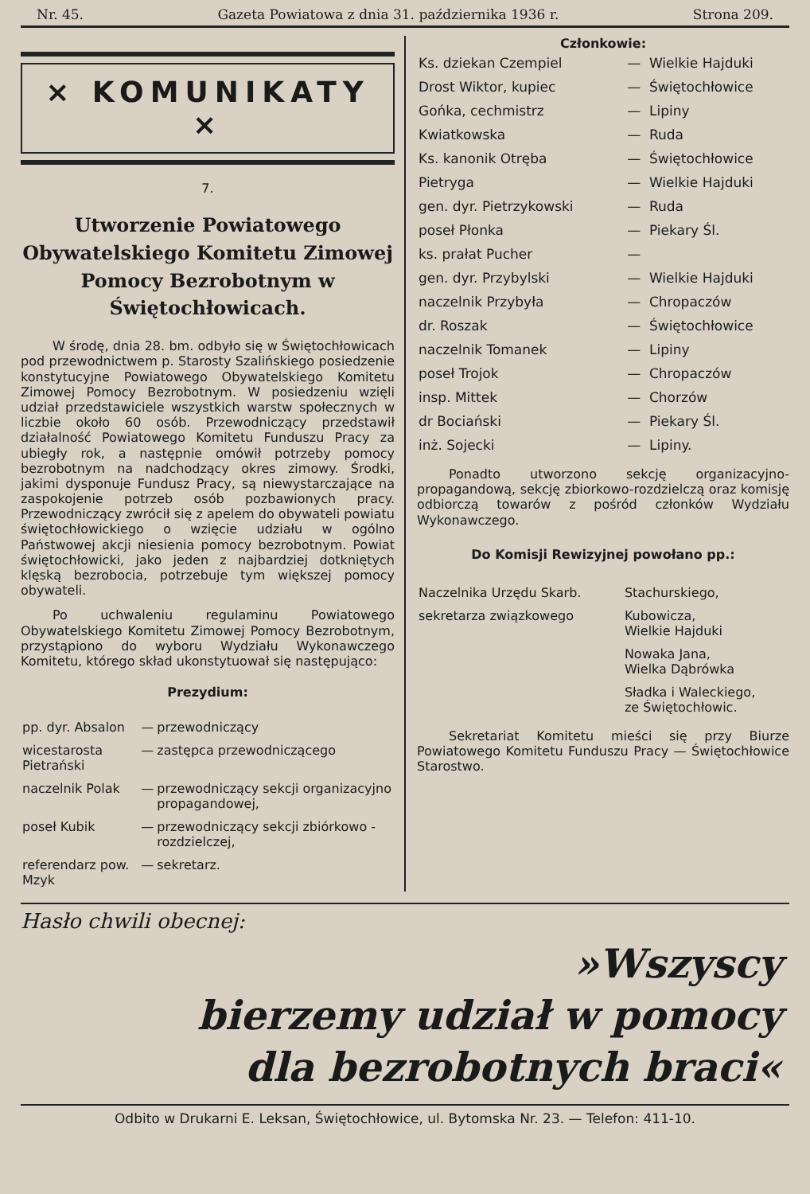Nr. 45. Gazeta Powiatowa z dnia 31. października 1936 r. Strona 209.
× KOMUNIKATY ×
7.
Utworzenie Powiatowego Obywatelskiego Komitetu Zimowej Pomocy Bezrobotnym w Świętochłowicach.
W środę, dnia 28. bm. odbyło się w Świętochłowicach pod przewodnictwem p. Starosty Szalińskiego posiedzenie konstytucyjne Powiatowego Obywatelskiego Komitetu Zimowej Pomocy Bezrobotnym. W posiedzeniu wzięli udział przedstawiciele wszystkich warstw społecznych w liczbie około 60 osób. Przewodniczący przedstawił działalność Powiatowego Komitetu Funduszu Pracy za ubiegły rok, a następnie omówił potrzeby pomocy bezrobotnym na nadchodzący okres zimowy. Środki, jakimi dysponuje Fundusz Pracy, są niewystarczające na zaspokojenie potrzeb osób pozbawionych pracy. Przewodniczący zwrócił się z apelem do obywateli powiatu świętochłowickiego o wzięcie udziału w ogólno Państwowej akcji niesienia pomocy bezrobotnym. Powiat świętochłowicki, jako jeden z najbardziej dotkniętych klęską bezrobocia, potrzebuje tym większej pomocy obywateli.
Po uchwaleniu regulaminu Powiatowego Obywatelskiego Komitetu Zimowej Pomocy Bezrobotnym, przystąpiono do wyboru Wydziału Wykonawczego Komitetu, którego skład ukonstytuował się następująco:
Prezydium:
| pp. dyr. Absalon | — | przewodniczący |
| wicestarosta Pietrański | — | zastępca przewodniczącego |
| naczelnik Polak | — | przewodniczący sekcji organizacyjno propagandowej, |
| poseł Kubik | — | przewodniczący sekcji zbiórkowo - rozdzielczej, |
| referendarz pow. Mzyk | — | sekretarz. |
Członkowie:
| Ks. dziekan Czempiel | — | Wielkie Hajduki |
| Drost Wiktor, kupiec | — | Świętochłowice |
| Gońka, cechmistrz | — | Lipiny |
| Kwiatkowska | — | Ruda |
| Ks. kanonik Otręba | — | Świętochłowice |
| Pietryga | — | Wielkie Hajduki |
| gen. dyr. Pietrzykowski | — | Ruda |
| poseł Płonka | — | Piekary Śl. |
| ks. prałat Pucher | — | |
| gen. dyr. Przybylski | — | Wielkie Hajduki |
| naczelnik Przybyła | — | Chropaczów |
| dr. Roszak | — | Świętochłowice |
| naczelnik Tomanek | — | Lipiny |
| poseł Trojok | — | Chropaczów |
| insp. Mittek | — | Chorzów |
| dr Bociański | — | Piekary Śl. |
| inż. Sojecki | — | Lipiny. |
Ponadto utworzono sekcję organizacyjno-propagandową, sekcję zbiorkowo-rozdzielczą oraz komisję odbiorczą towarów z pośród członków Wydziału Wykonawczego.
Do Komisji Rewizyjnej powołano pp.:
| Naczelnika Urzędu Skarb. | Stachurskiego, |
| sekretarza związkowego | Kubowicza, Wielkie Hajduki |
| | Nowaka Jana, Wielka Dąbrówka |
| | Sładka i Waleckiego, ze Świętochłowic. |
Sekretariat Komitetu mieści się przy Biurze Powiatowego Komitetu Funduszu Pracy — Świętochłowice Starostwo.
Hasło chwili obecnej:
»Wszyscy
bierzemy udział w pomocy
dla bezrobotnych braci«
Odbito w Drukarni E. Leksan, Świętochłowice, ul. Bytomska Nr. 23. — Telefon: 411-10.